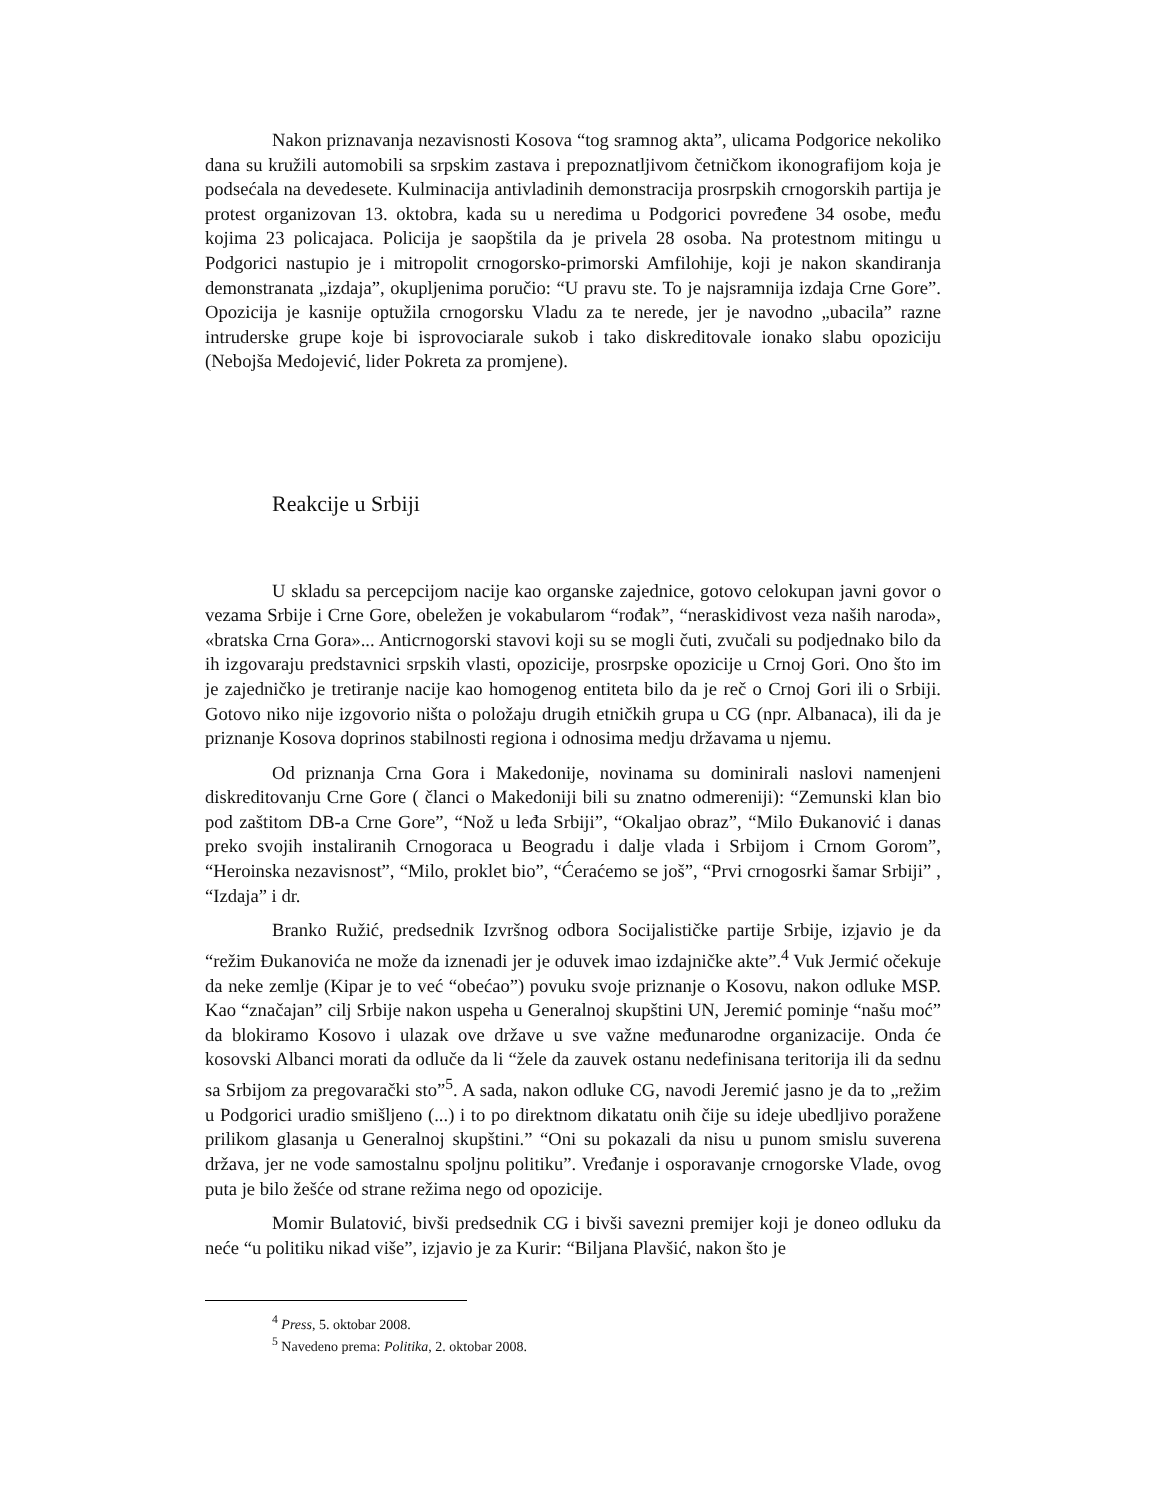Nakon priznavanja nezavisnosti Kosova “tog sramnog akta”, ulicama Podgorice nekoliko dana su kružili automobili sa srpskim zastava i prepoznatljivom četničkom ikonografijom koja je podsećala na devedesete. Kulminacija antivladinih demonstracija prosrpskih crnogorskih partija je protest organizovan 13. oktobra, kada su u neredima u Podgorici povređene 34 osobe, među kojima 23 policajaca. Policija je saopštila da je privela 28 osoba. Na protestnom mitingu u Podgorici nastupio je i mitropolit crnogorsko-primorski Amfilohije, koji je nakon skandiranja demonstranata „izdaja”, okupljenima poručio: “U pravu ste. To je najsramnija izdaja Crne Gore”. Opozicija je kasnije optužila crnogorsku Vladu za te nerede, jer je navodno „ubacila” razne intruderske grupe koje bi isprovociarale sukob i tako diskreditovale ionako slabu opoziciju (Nebojša Medojević, lider Pokreta za promjene).
Reakcije u Srbiji
U skladu sa percepcijom nacije kao organske zajednice, gotovo celokupan javni govor o vezama Srbije i Crne Gore, obeležen je vokabularom “rođak”, “neraskidivost veza naših naroda», «bratska Crna Gora»... Anticrnogorski stavovi koji su se mogli čuti, zvučali su podjednako bilo da ih izgovaraju predstavnici srpskih vlasti, opozicije, prosrpske opozicije u Crnoj Gori. Ono što im je zajedničko je tretiranje nacije kao homogenog entiteta bilo da je reč o Crnoj Gori ili o Srbiji. Gotovo niko nije izgovorio ništa o položaju drugih etničkih grupa u CG (npr. Albanaca), ili da je priznanje Kosova doprinos stabilnosti regiona i odnosima medju državama u njemu.
Od priznanja Crna Gora i Makedonije, novinama su dominirali naslovi namenjeni diskreditovanju Crne Gore ( članci o Makedoniji bili su znatno odmereniji): “Zemunski klan bio pod zaštitom DB-a Crne Gore”, “Nož u leđa Srbiji”, “Okaljao obraz”, “Milo Đukanović i danas preko svojih instaliranih Crnogoraca u Beogradu i dalje vlada i Srbijom i Crnom Gorom”, “Heroinska nezavisnost”, “Milo, proklet bio”, “Ćeraćemo se još”, “Prvi crnogosrki šamar Srbiji” , “Izdaja” i dr.
Branko Ružić, predsednik Izvršnog odbora Socijalističke partije Srbije, izjavio je da “režim Đukanovića ne može da iznenadi jer je oduvek imao izdajničke akte”.<sup>4</sup> Vuk Jermić očekuje da neke zemlje (Kipar je to već “obećao”) povuku svoje priznanje o Kosovu, nakon odluke MSP. Kao “značajan” cilj Srbije nakon uspeha u Generalnoj skupštini UN, Jeremić pominje “našu moć” da blokiramo Kosovo i ulazak ove države u sve važne međunarodne organizacije. Onda će kosovski Albanci morati da odluče da li “žele da zauvek ostanu nedefinisana teritorija ili da sednu sa Srbijom za pregovarački sto”<sup>5</sup>. A sada, nakon odluke CG, navodi Jeremić jasno je da to „režim u Podgorici uradio smišljeno (...) i to po direktnom dikatatu onih čije su ideje ubedljivo poražene prilikom glasanja u Generalnoj skupštini.” “Oni su pokazali da nisu u punom smislu suverena država, jer ne vode samostalnu spoljnu politiku”. Vređanje i osporavanje crnogorske Vlade, ovog puta je bilo žešće od strane režima nego od opozicije.
Momir Bulatović, bivši predsednik CG i bivši savezni premijer koji je doneo odluku da neće “u politiku nikad više”, izjavio je za Kurir: “Biljana Plavšić, nakon što je
<sup>4</sup> Press, 5. oktobar 2008.
<sup>5</sup> Navedeno prema: Politika, 2. oktobar 2008.